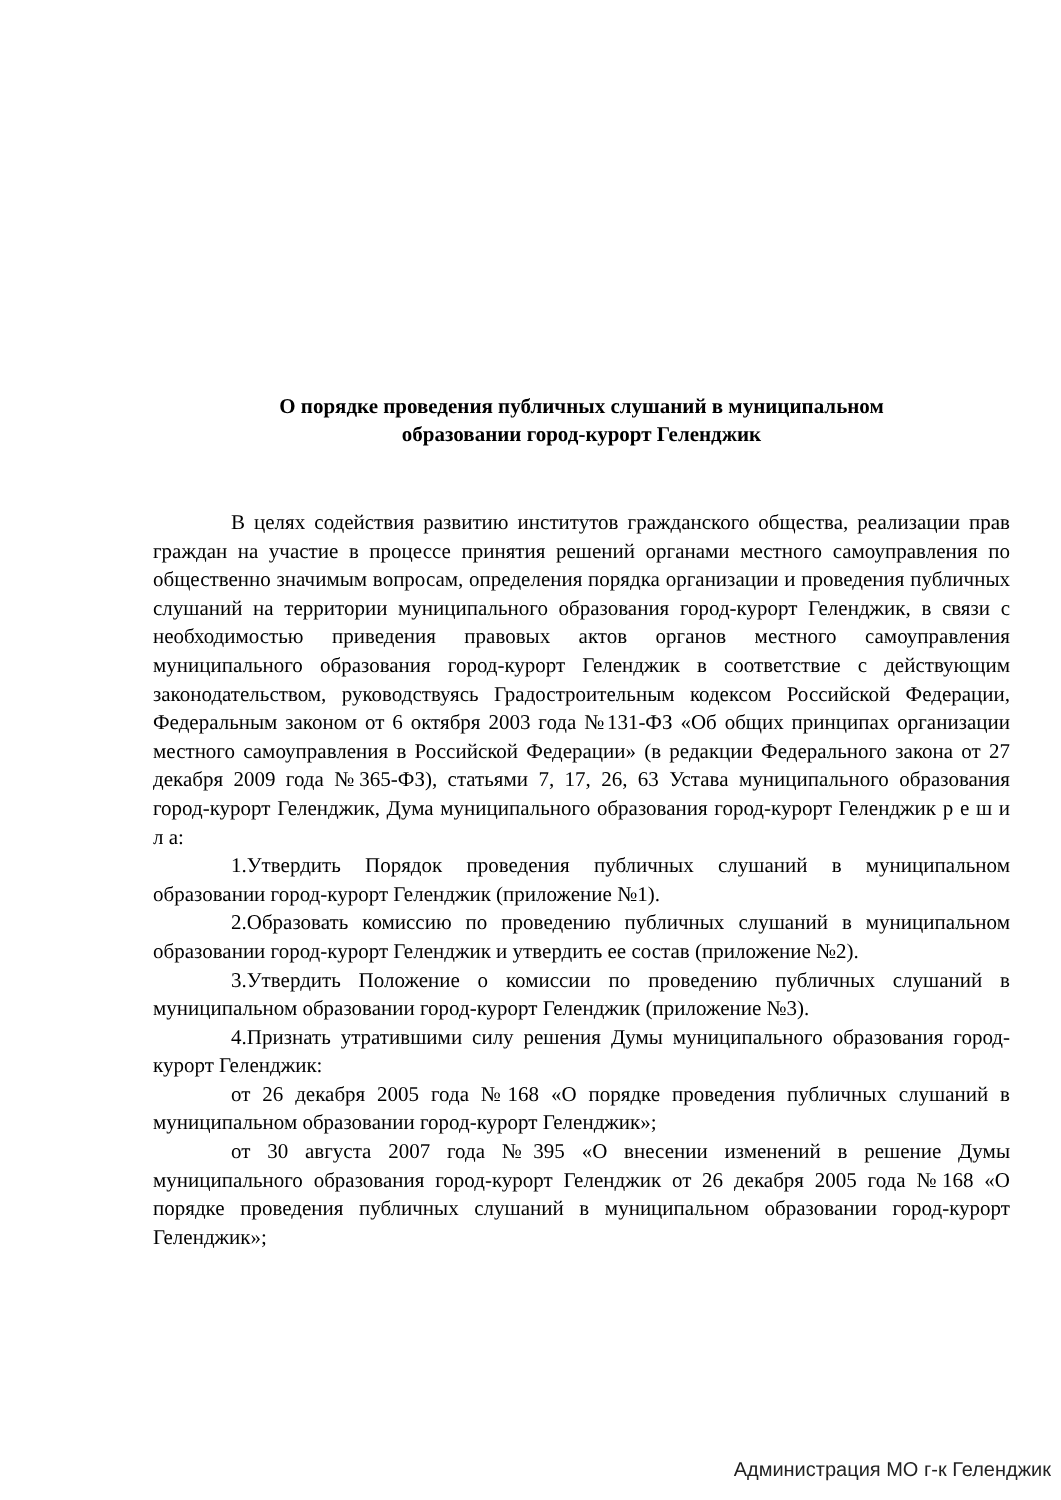О порядке проведения публичных слушаний в муниципальном
образовании город-курорт Геленджик
В целях содействия развитию институтов гражданского общества, реализации прав граждан на участие в процессе принятия решений органами местного самоуправления по общественно значимым вопросам, определения порядка организации и проведения публичных слушаний на территории муниципального образования город-курорт Геленджик, в связи с необходимостью приведения правовых актов органов местного самоуправления муниципального образования город-курорт Геленджик в соответствие с действующим законодательством, руководствуясь Градостроительным кодексом Российской Федерации, Федеральным законом от 6 октября 2003 года №131-ФЗ «Об общих принципах организации местного самоуправления в Российской Федерации» (в редакции Федерального закона от 27 декабря 2009 года №365-ФЗ), статьями 7, 17, 26, 63 Устава муниципального образования город-курорт Геленджик, Дума муниципального образования город-курорт Геленджик р е ш и л а:
1.Утвердить Порядок проведения публичных слушаний в муниципальном образовании город-курорт Геленджик (приложение №1).
2.Образовать комиссию по проведению публичных слушаний в муниципальном образовании город-курорт Геленджик и утвердить ее состав (приложение №2).
3.Утвердить Положение о комиссии по проведению публичных слушаний в муниципальном образовании город-курорт Геленджик (приложение №3).
4.Признать утратившими силу решения Думы муниципального образования город-курорт Геленджик:
от 26 декабря 2005 года №168 «О порядке проведения публичных слушаний в муниципальном образовании город-курорт Геленджик»;
от 30 августа 2007 года №395 «О внесении изменений в решение Думы муниципального образования город-курорт Геленджик от 26 декабря 2005 года №168 «О порядке проведения публичных слушаний в муниципальном образовании город-курорт Геленджик»;
Администрация МО г-к Геленджик